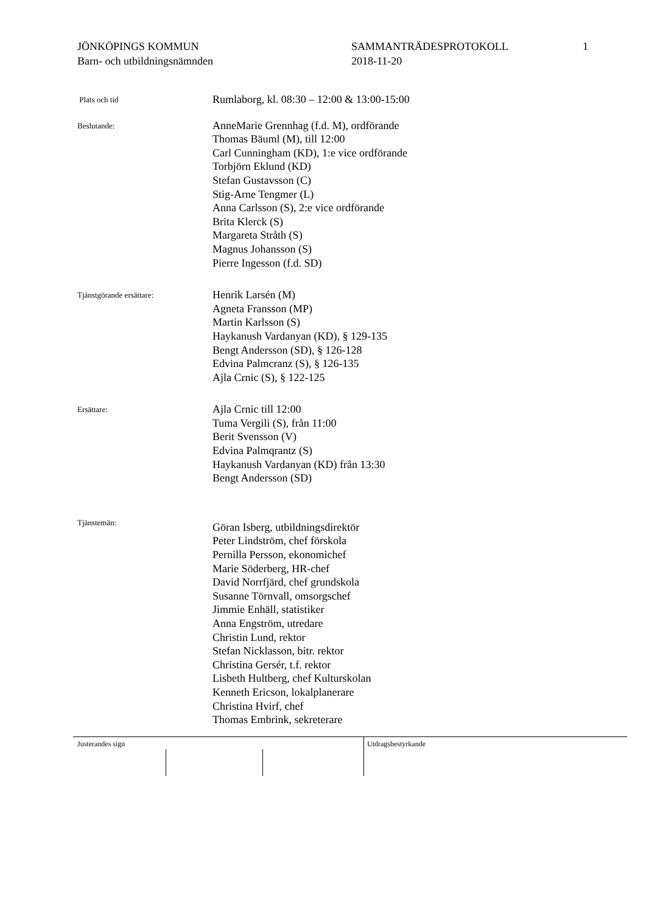JÖNKÖPINGS KOMMUN
Barn- och utbildningsnämnden
SAMMANTRÄDESPROTOKOLL
2018-11-20
1
Plats och tid
Rumlaborg, kl. 08:30 – 12:00 & 13:00-15:00
Beslutande:
AnneMarie Grennhag (f.d. M), ordförande
Thomas Bäuml (M), till 12:00
Carl Cunningham (KD), 1:e vice ordförande
Torbjörn Eklund (KD)
Stefan Gustavsson (C)
Stig-Arne Tengmer (L)
Anna Carlsson (S), 2:e vice ordförande
Brita Klerck (S)
Margareta Stråth (S)
Magnus Johansson (S)
Pierre Ingesson (f.d. SD)
Tjänstgörande ersättare:
Henrik Larsén (M)
Agneta Fransson (MP)
Martin Karlsson (S)
Haykanush Vardanyan (KD), § 129-135
Bengt Andersson (SD), § 126-128
Edvina Palmcranz (S), § 126-135
Ajla Crnic (S), § 122-125
Ersättare:
Ajla Crnic till 12:00
Tuma Vergili (S), från 11:00
Berit Svensson (V)
Edvina Palmqrantz (S)
Haykanush Vardanyan (KD) från 13:30
Bengt Andersson (SD)
Tjänstemän:
Göran Isberg, utbildningsdirektör
Peter Lindström, chef förskola
Pernilla Persson, ekonomichef
Marie Söderberg, HR-chef
David Norrfjärd, chef grundskola
Susanne Törnvall, omsorgschef
Jimmie Enhäll, statistiker
Anna Engström, utredare
Christin Lund, rektor
Stefan Nicklasson, bitr. rektor
Christina Gersér, t.f. rektor
Lisbeth Hultberg, chef Kulturskolan
Kenneth Ericson, lokalplanerare
Christina Hvirf, chef
Thomas Embrink, sekreterare
Justerandes sign Utdragsbestyrkande